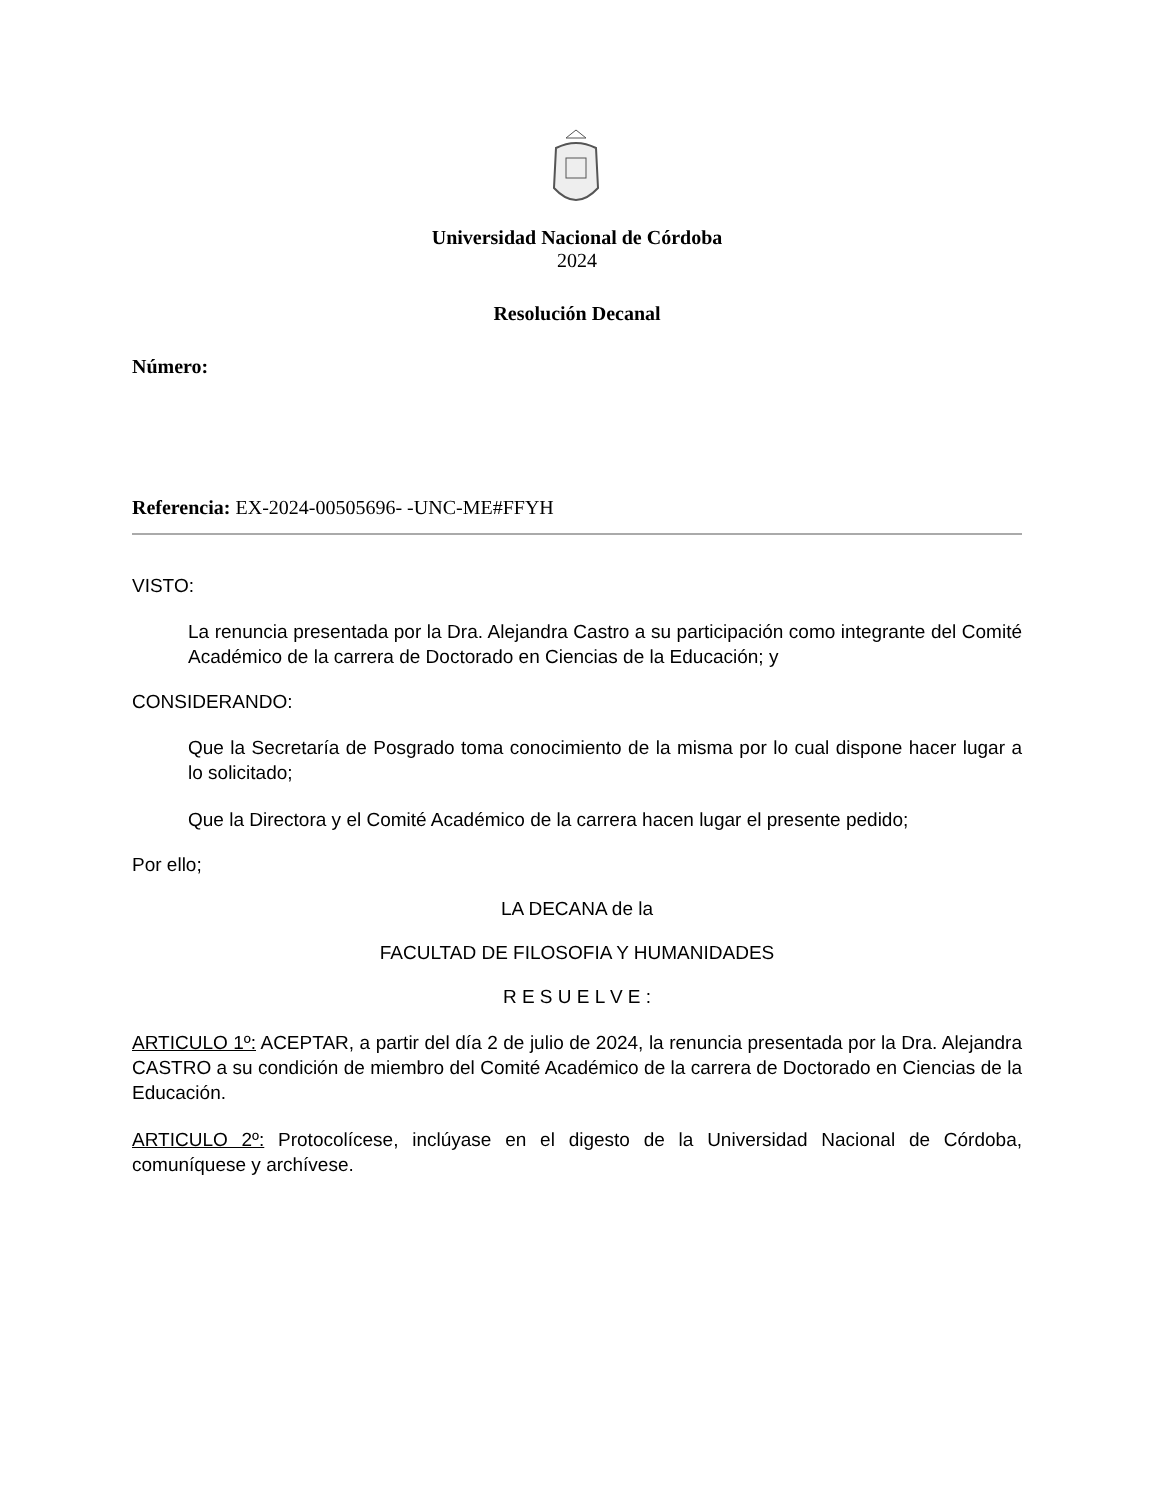Universidad Nacional de Córdoba
2024
Resolución Decanal
Número:
Referencia: EX-2024-00505696- -UNC-ME#FFYH
VISTO:
La renuncia presentada por la Dra. Alejandra Castro a su participación como integrante del Comité Académico de la carrera de Doctorado en Ciencias de la Educación; y
CONSIDERANDO:
Que la Secretaría de Posgrado toma conocimiento de la misma por lo cual dispone hacer lugar a lo solicitado;
Que la Directora y el Comité Académico de la carrera hacen lugar el presente pedido;
Por ello;
LA DECANA de la
FACULTAD DE FILOSOFIA Y HUMANIDADES
R E S U E L V E :
ARTICULO 1º: ACEPTAR, a partir del día 2 de julio de 2024, la renuncia presentada por la Dra. Alejandra CASTRO a su condición de miembro del Comité Académico de la carrera de Doctorado en Ciencias de la Educación.
ARTICULO 2º: Protocolícese, inclúyase en el digesto de la Universidad Nacional de Córdoba, comuníquese y archívese.